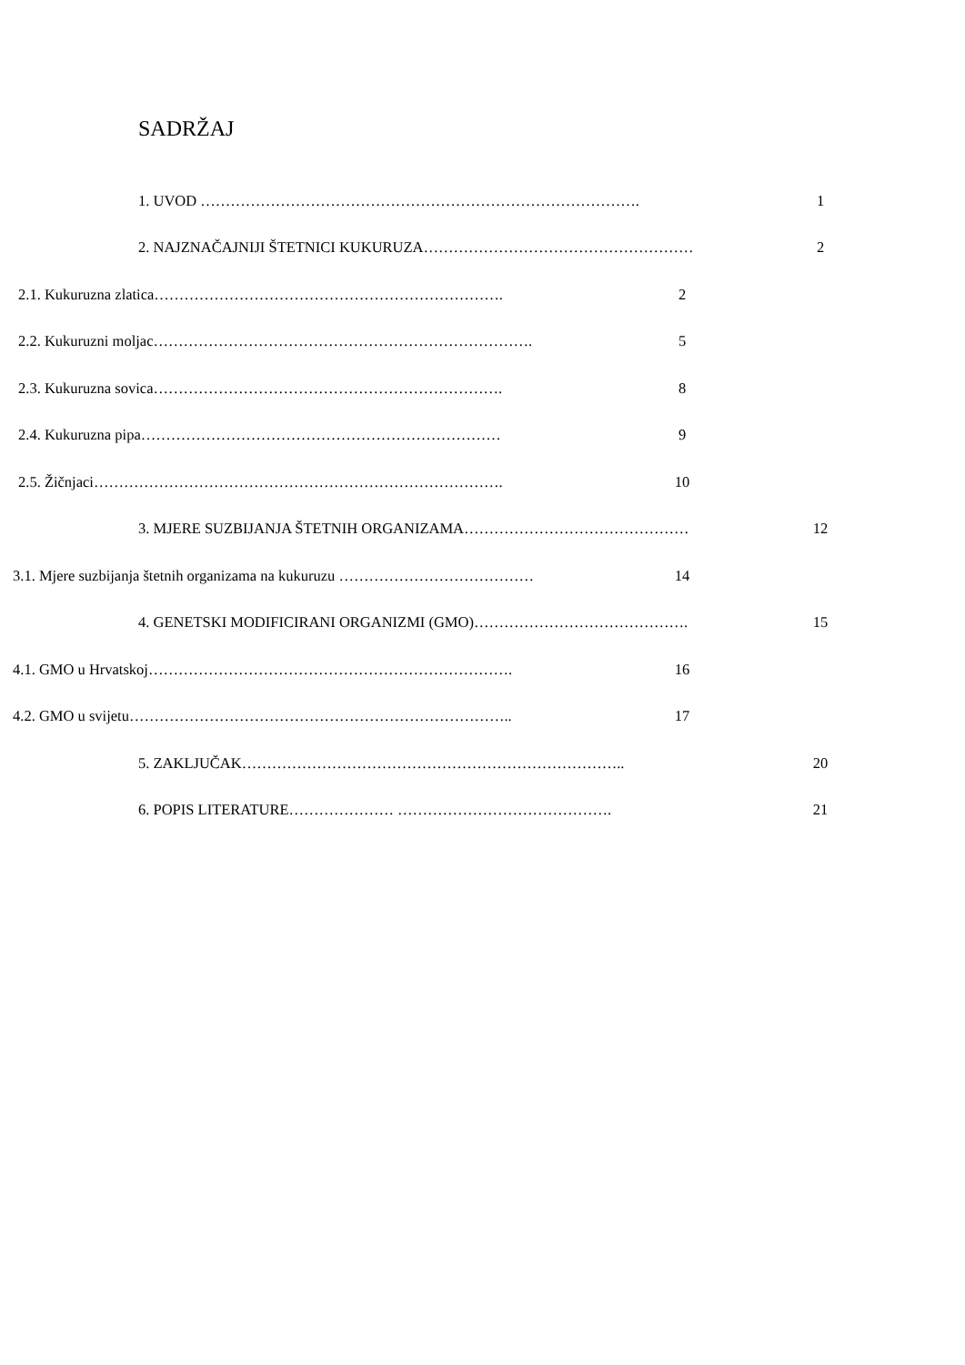SADRŽAJ
1. UVOD ……………………………………………………………………………. 1
2. NAJZNAČAJNIJI ŠTETNICI KUKURUZA……………………………………………… 2
2.1. Kukuruzna zlatica……………………………………………………………. 2
2.2. Kukuruzni moljac…………………………………………………………………. 5
2.3. Kukuruzna sovica……………………………………………………………. 8
2.4. Kukuruzna pipa……………………………………………………………… 9
2.5. Žičnjaci………………………………………………………………………. 10
3. MJERE SUZBIJANJA ŠTETNIH ORGANIZAMA……………………………………… 12
3.1. Mjere suzbijanja štetnih organizama na kukuruzu ………………………………… 14
4. GENETSKI MODIFICIRANI ORGANIZMI (GMO)……………………………………. 15
4.1. GMO u Hrvatskoj………………………………………………………………. 16
4.2. GMO u svijetu………………………………………………………………….. 17
5. ZAKLJUČAK………………………………………………………………….. 20
6. POPIS LITERATURE………………… ……………………………………. 21